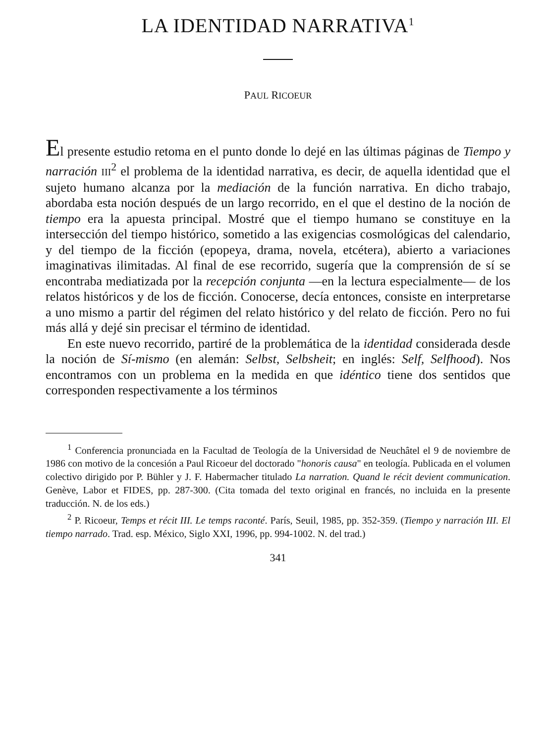LA IDENTIDAD NARRATIVA<sup>1</sup>
PAUL RICOEUR
El presente estudio retoma en el punto donde lo dejé en las últimas páginas de Tiempo y narración III<sup>2</sup> el problema de la identidad narrativa, es decir, de aquella identidad que el sujeto humano alcanza por la mediación de la función narrativa. En dicho trabajo, abordaba esta noción después de un largo recorrido, en el que el destino de la noción de tiempo era la apuesta principal. Mostré que el tiempo humano se constituye en la intersección del tiempo histórico, sometido a las exigencias cosmológicas del calendario, y del tiempo de la ficción (epopeya, drama, novela, etcétera), abierto a variaciones imaginativas ilimitadas. Al final de ese recorrido, sugería que la comprensión de sí se encontraba mediatizada por la recepción conjunta —en la lectura especialmente— de los relatos históricos y de los de ficción. Conocerse, decía entonces, consiste en interpretarse a uno mismo a partir del régimen del relato histórico y del relato de ficción. Pero no fui más allá y dejé sin precisar el término de identidad.
En este nuevo recorrido, partiré de la problemática de la identidad considerada desde la noción de Sí-mismo (en alemán: Selbst, Selbsheit; en inglés: Self, Selfhood). Nos encontramos con un problema en la medida en que idéntico tiene dos sentidos que corresponden respectivamente a los términos
<sup>1</sup> Conferencia pronunciada en la Facultad de Teología de la Universidad de Neuchâtel el 9 de noviembre de 1986 con motivo de la concesión a Paul Ricoeur del doctorado "honoris causa" en teología. Publicada en el volumen colectivo dirigido por P. Bühler y J. F. Habermacher titulado La narration. Quand le récit devient communication. Genève, Labor et FIDES, pp. 287-300. (Cita tomada del texto original en francés, no incluida en la presente traducción. N. de los eds.)
<sup>2</sup> P. Ricoeur, Temps et récit III. Le temps raconté. París, Seuil, 1985, pp. 352-359. (Tiempo y narración III. El tiempo narrado. Trad. esp. México, Siglo XXI, 1996, pp. 994-1002. N. del trad.)
341